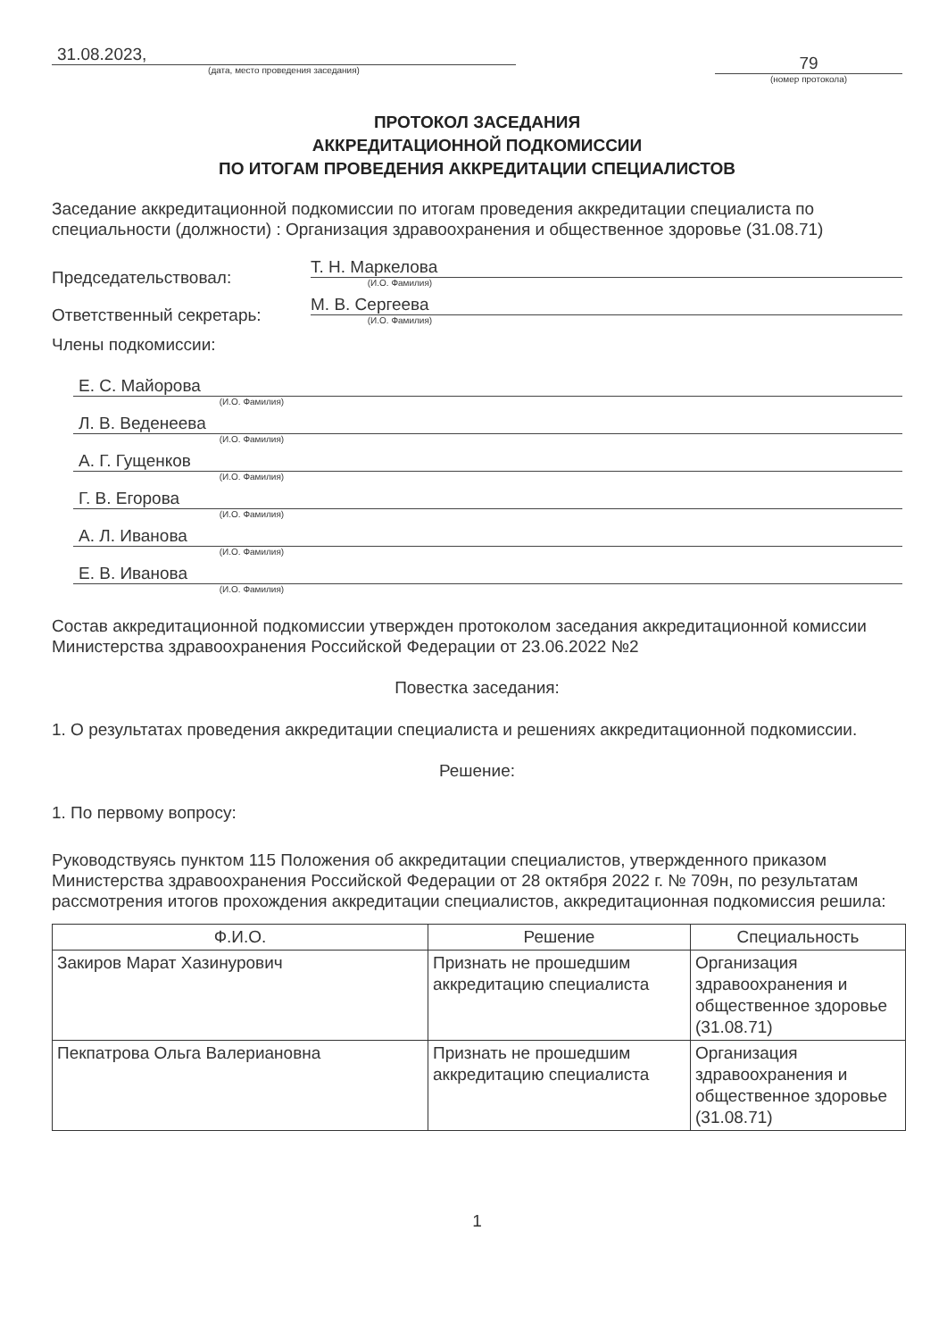31.08.2023,
(дата, место проведения заседания)
79
(номер протокола)
ПРОТОКОЛ ЗАСЕДАНИЯ
АККРЕДИТАЦИОННОЙ ПОДКОМИССИИ
ПО ИТОГАМ ПРОВЕДЕНИЯ АККРЕДИТАЦИИ СПЕЦИАЛИСТОВ
Заседание аккредитационной подкомиссии по итогам проведения аккредитации специалиста по специальности (должности) : Организация здравоохранения и общественное здоровье (31.08.71)
Председательствовал:
Т. Н. Маркелова
(И.О. Фамилия)
Ответственный секретарь:
М. В. Сергеева
(И.О. Фамилия)
Члены подкомиссии:
Е. С. Майорова
(И.О. Фамилия)
Л. В. Веденеева
(И.О. Фамилия)
А. Г. Гущенков
(И.О. Фамилия)
Г. В. Егорова
(И.О. Фамилия)
А. Л. Иванова
(И.О. Фамилия)
Е. В. Иванова
(И.О. Фамилия)
Состав аккредитационной подкомиссии утвержден протоколом заседания аккредитационной комиссии Министерства здравоохранения Российской Федерации от 23.06.2022 №2
Повестка заседания:
1. О результатах проведения аккредитации специалиста и решениях аккредитационной подкомиссии.
Решение:
1. По первому вопросу:
Руководствуясь пунктом 115 Положения об аккредитации специалистов, утвержденного приказом Министерства здравоохранения Российской Федерации от 28 октября 2022 г. № 709н, по результатам рассмотрения итогов прохождения аккредитации специалистов, аккредитационная подкомиссия решила:
| Ф.И.О. | Решение | Специальность |
| --- | --- | --- |
| Закиров Марат Хазинурович | Признать не прошедшим аккредитацию специалиста | Организация здравоохранения и общественное здоровье (31.08.71) |
| Пекпатрова Ольга Валериановна | Признать не прошедшим аккредитацию специалиста | Организация здравоохранения и общественное здоровье (31.08.71) |
1